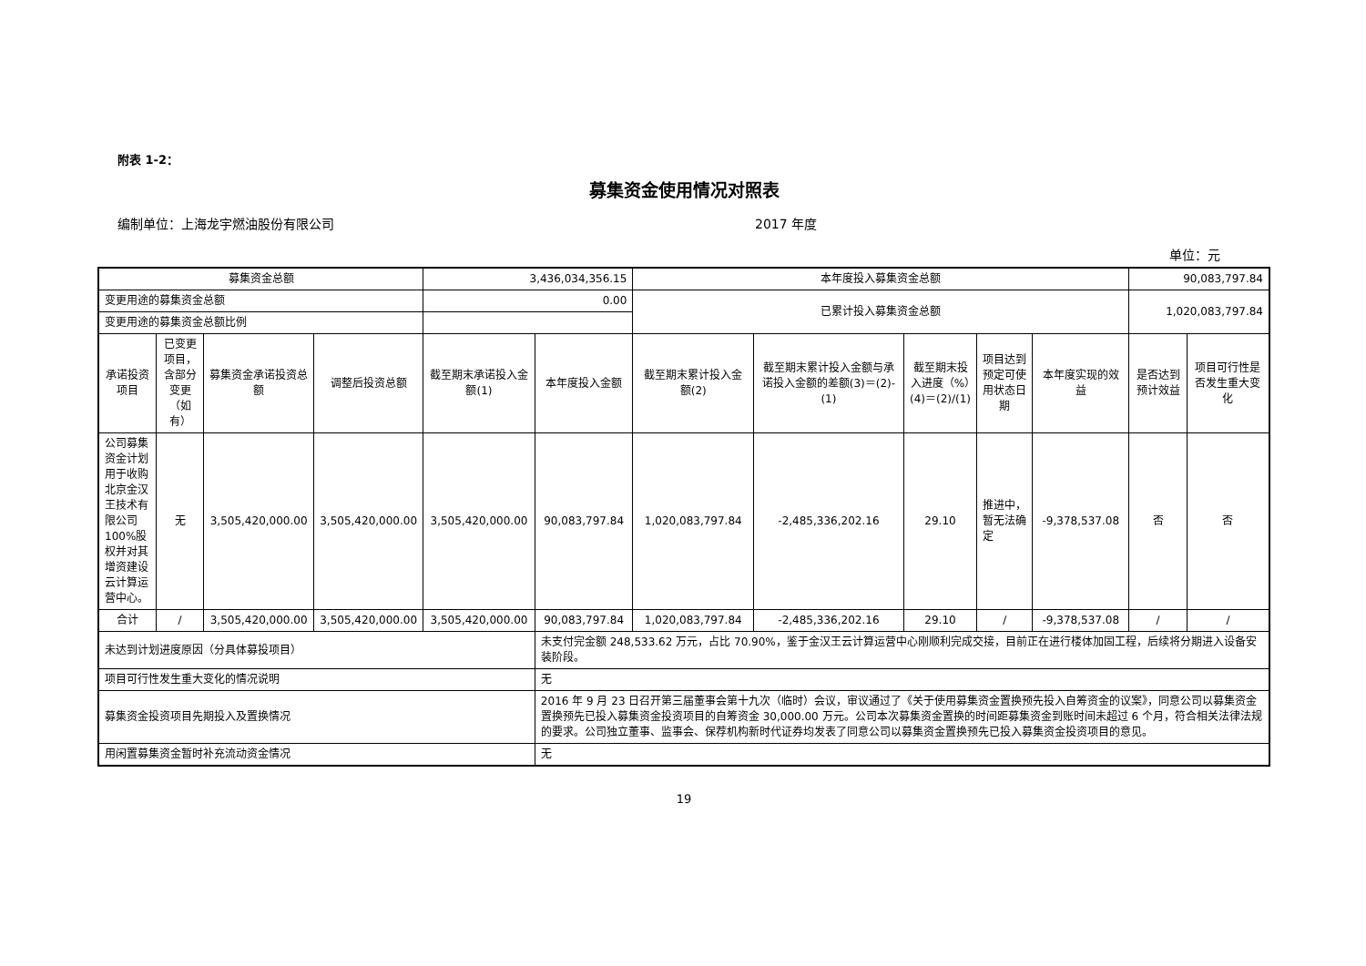附表 1-2：
募集资金使用情况对照表
编制单位：上海龙宇燃油股份有限公司 2017 年度
单位：元
| 募集资金总额 | | | | 3,436,034,356.15 | | 本年度投入募集资金总额 | | | | | 90,083,797.84 | |
| 变更用途的募集资金总额 | | | | 0.00 | | 已累计投入募集资金总额 | | | | | 1,020,083,797.84 | |
| 变更用途的募集资金总额比例 | | | | | | | | | | | | |
| 承诺投资 项目 | 已变更项目，含部分变更（如有） | 募集资金承诺投资总额 | 调整后投资总额 | 截至期末承诺投入金额(1) | 本年度投入金额 | 截至期末累计投入金额(2) | 截至期末累计投入金额与承诺投入金额的差额(3)＝(2)-(1) | 截至期末投入进度（%）(4)＝(2)/(1) | 项目达到预定可使用状态日期 | 本年度实现的效益 | 是否达到预计效益 | 项目可行性是否发生重大变化 |
| 公司募集资金计划用于收购北京金汉王技术有限公司100%股权并对其增资建设云计算运营中心。 | 无 | 3,505,420,000.00 | 3,505,420,000.00 | 3,505,420,000.00 | 90,083,797.84 | 1,020,083,797.84 | -2,485,336,202.16 | 29.10 | 推进中，暂无法确定 | -9,378,537.08 | 否 | 否 |
| 合计 | / | 3,505,420,000.00 | 3,505,420,000.00 | 3,505,420,000.00 | 90,083,797.84 | 1,020,083,797.84 | -2,485,336,202.16 | 29.10 | / | -9,378,537.08 | / | / |
| 未达到计划进度原因（分具体募投项目） | | | | | 未支付完金额 248,533.62 万元，占比 70.90%，鉴于金汉王云计算运营中心刚顺利完成交接，目前正在进行楼体加固工程，后续将分期进入设备安装阶段。 | | | | | | | |
| 项目可行性发生重大变化的情况说明 | | | | | 无 | | | | | | | |
| 募集资金投资项目先期投入及置换情况 | | | | | 2016 年 9 月 23 日召开第三届董事会第十九次（临时）会议，审议通过了《关于使用募集资金置换预先投入自筹资金的议案》，同意公司以募集资金置换预先已投入募集资金投资项目的自筹资金 30,000.00 万元。公司本次募集资金置换的时间距募集资金到账时间未超过 6 个月，符合相关法律法规的要求。公司独立董事、监事会、保荐机构新时代证券均发表了同意公司以募集资金置换预先已投入募集资金投资项目的意见。 | | | | | | | |
| 用闲置募集资金暂时补充流动资金情况 | | | | | 无 | | | | | | | |
19